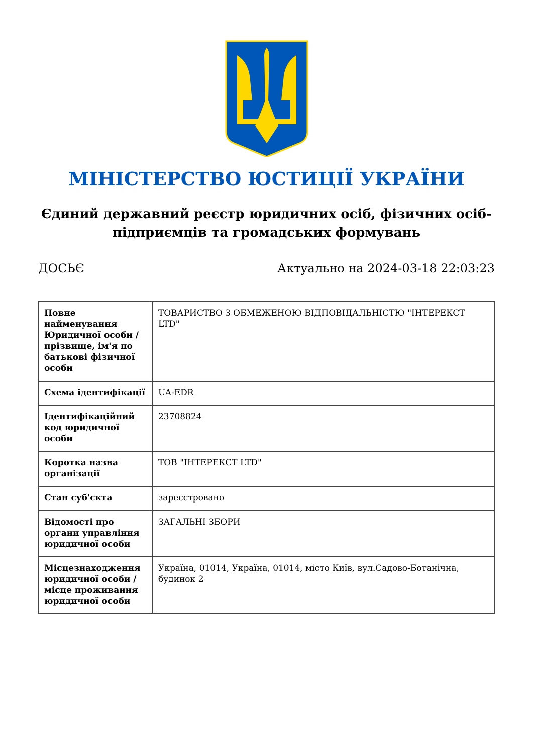МІНІСТЕРСТВО ЮСТИЦІЇ УКРАЇНИ
Єдиний державний реєстр юридичних осіб, фізичних осіб-підприємців та громадських формувань
ДОСЬЄ Актуально на 2024-03-18 22:03:23
| Повне найменування Юридичної особи / прізвище, ім'я по батькові фізичної особи | ТОВАРИСТВО З ОБМЕЖЕНОЮ ВІДПОВІДАЛЬНІСТЮ "ІНТЕРЕКСТ LTD" |
| Схема ідентифікації | UA-EDR |
| Ідентифікаційний код юридичної особи | 23708824 |
| Коротка назва організації | ТОВ "ІНТЕРЕКСТ LTD" |
| Стан суб'єкта | зареєстровано |
| Відомості про органи управління юридичної особи | ЗАГАЛЬНІ ЗБОРИ |
| Місцезнаходження юридичної особи / місце проживання юридичної особи | Україна, 01014, Україна, 01014, місто Київ, вул.Садово-Ботанічна, будинок 2 |